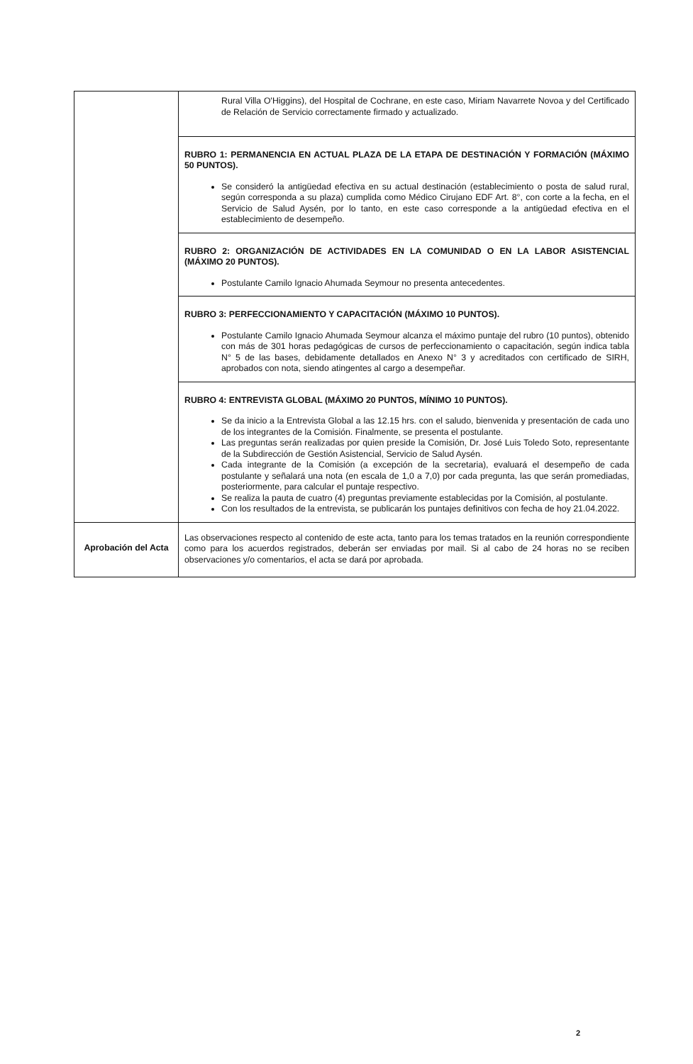| | Rural Villa O'Higgins), del Hospital de Cochrane, en este caso, Miriam Navarrete Novoa y del Certificado de Relación de Servicio correctamente firmado y actualizado. |
| | RUBRO 1: PERMANENCIA EN ACTUAL PLAZA DE LA ETAPA DE DESTINACIÓN Y FORMACIÓN (MÁXIMO 50 PUNTOS). Se consideró la antigüedad efectiva en su actual destinación (establecimiento o posta de salud rural, según corresponda a su plaza) cumplida como Médico Cirujano EDF Art. 8°, con corte a la fecha, en el Servicio de Salud Aysén, por lo tanto, en este caso corresponde a la antigüedad efectiva en el establecimiento de desempeño. |
| | RUBRO 2: ORGANIZACIÓN DE ACTIVIDADES EN LA COMUNIDAD O EN LA LABOR ASISTENCIAL (MÁXIMO 20 PUNTOS). Postulante Camilo Ignacio Ahumada Seymour no presenta antecedentes. |
| | RUBRO 3: PERFECCIONAMIENTO Y CAPACITACIÓN (MÁXIMO 10 PUNTOS). Postulante Camilo Ignacio Ahumada Seymour alcanza el máximo puntaje del rubro (10 puntos), obtenido con más de 301 horas pedagógicas de cursos de perfeccionamiento o capacitación, según indica tabla N° 5 de las bases, debidamente detallados en Anexo N° 3 y acreditados con certificado de SIRH, aprobados con nota, siendo atingentes al cargo a desempeñar. |
| | RUBRO 4: ENTREVISTA GLOBAL (MÁXIMO 20 PUNTOS, MÍNIMO 10 PUNTOS). Se da inicio a la Entrevista Global a las 12.15 hrs. con el saludo, bienvenida y presentación de cada uno de los integrantes de la Comisión. Finalmente, se presenta el postulante. Las preguntas serán realizadas por quien preside la Comisión, Dr. José Luis Toledo Soto, representante de la Subdirección de Gestión Asistencial, Servicio de Salud Aysén. Cada integrante de la Comisión (a excepción de la secretaria), evaluará el desempeño de cada postulante y señalará una nota (en escala de 1,0 a 7,0) por cada pregunta, las que serán promediadas, posteriormente, para calcular el puntaje respectivo. Se realiza la pauta de cuatro (4) preguntas previamente establecidas por la Comisión, al postulante. Con los resultados de la entrevista, se publicarán los puntajes definitivos con fecha de hoy 21.04.2022. |
| Aprobación del Acta | Las observaciones respecto al contenido de este acta, tanto para los temas tratados en la reunión correspondiente como para los acuerdos registrados, deberán ser enviadas por mail. Si al cabo de 24 horas no se reciben observaciones y/o comentarios, el acta se dará por aprobada. |
2